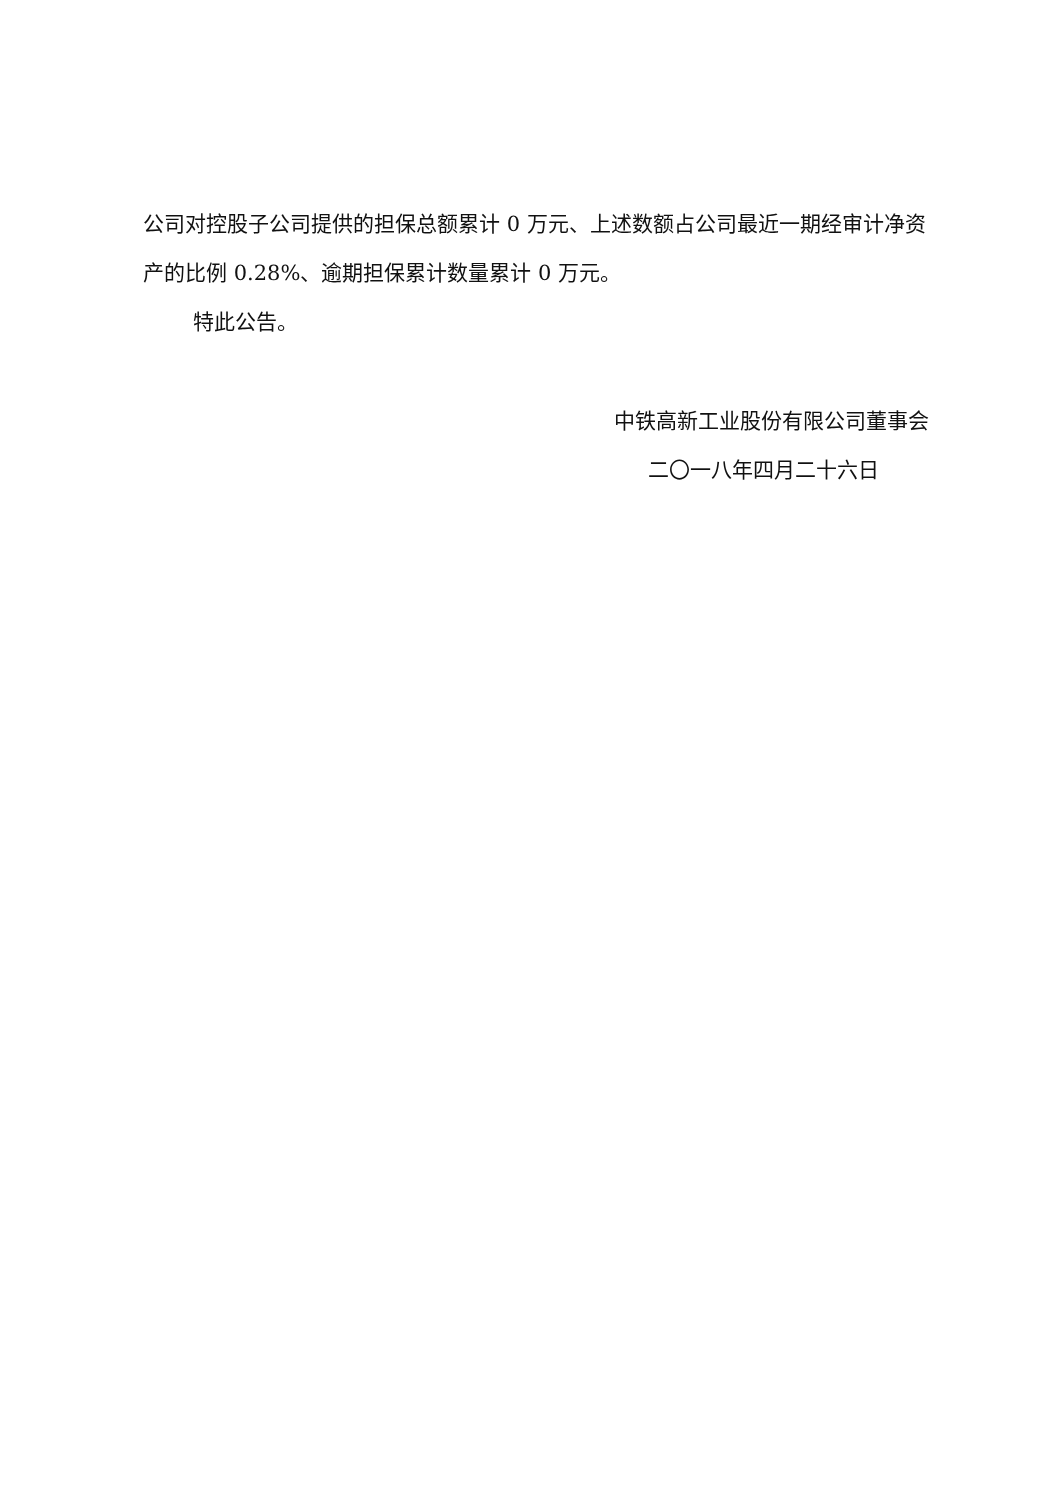公司对控股子公司提供的担保总额累计 0 万元、上述数额占公司最近一期经审计净资产的比例 0.28%、逾期担保累计数量累计 0 万元。
特此公告。
中铁高新工业股份有限公司董事会
二〇一八年四月二十六日